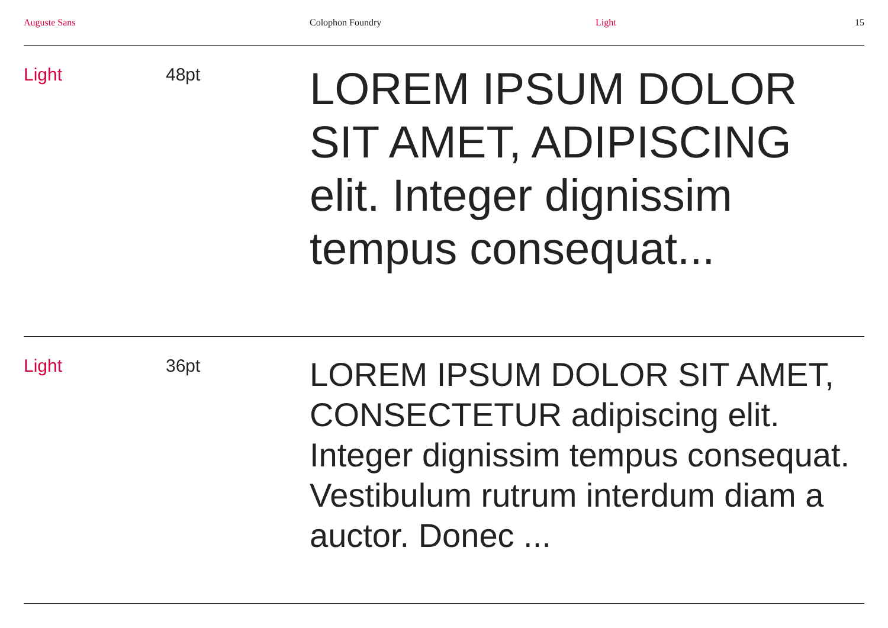Auguste Sans Colophon Foundry Light 15
Light 48pt
LOREM IPSUM DOLOR SIT AMET, ADIPISCING elit. Integer dignissim tempus consequat...
Light 36pt
LOREM IPSUM DOLOR SIT AMET, CONSECTETUR adipiscing elit. Integer dignissim tempus consequat. Vestibulum rutrum interdum diam a auctor. Donec ...